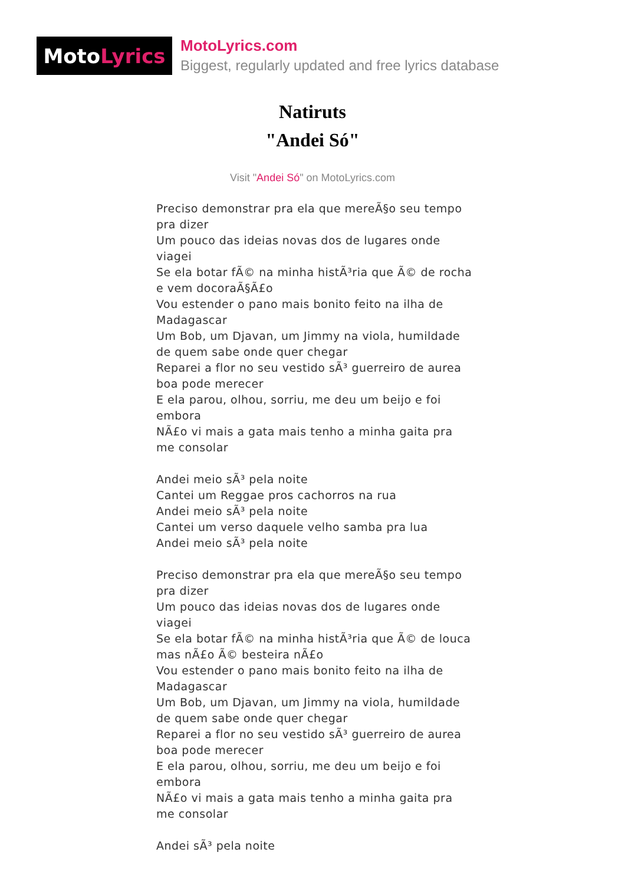Moto Lyrics
MotoLyrics.com
Biggest, regularly updated and free lyrics database
Natiruts
"Andei Só"
Visit "Andei Só" on MotoLyrics.com
Preciso demonstrar pra ela que mereÃ§o seu tempo pra dizer
Um pouco das ideias novas dos de lugares onde viagei
Se ela botar fÃ© na minha histÃ³ria que Ã© de rocha e vem docoraÃ§Ã£o
Vou estender o pano mais bonito feito na ilha de Madagascar
Um Bob, um Djavan, um Jimmy na viola, humildade de quem sabe onde quer chegar
Reparei a flor no seu vestido sÃ³ guerreiro de aurea boa pode merecer
E ela parou, olhou, sorriu, me deu um beijo e foi embora
NÃ£o vi mais a gata mais tenho a minha gaita pra me consolar
Andei meio sÃ³ pela noite
Cantei um Reggae pros cachorros na rua
Andei meio sÃ³ pela noite
Cantei um verso daquele velho samba pra lua
Andei meio sÃ³ pela noite
Preciso demonstrar pra ela que mereÃ§o seu tempo pra dizer
Um pouco das ideias novas dos de lugares onde viagei
Se ela botar fÃ© na minha histÃ³ria que Ã© de louca mas nÃ£o Ã© besteira nÃ£o
Vou estender o pano mais bonito feito na ilha de Madagascar
Um Bob, um Djavan, um Jimmy na viola, humildade de quem sabe onde quer chegar
Reparei a flor no seu vestido sÃ³ guerreiro de aurea boa pode merecer
E ela parou, olhou, sorriu, me deu um beijo e foi embora
NÃ£o vi mais a gata mais tenho a minha gaita pra me consolar
Andei sÃ³ pela noite